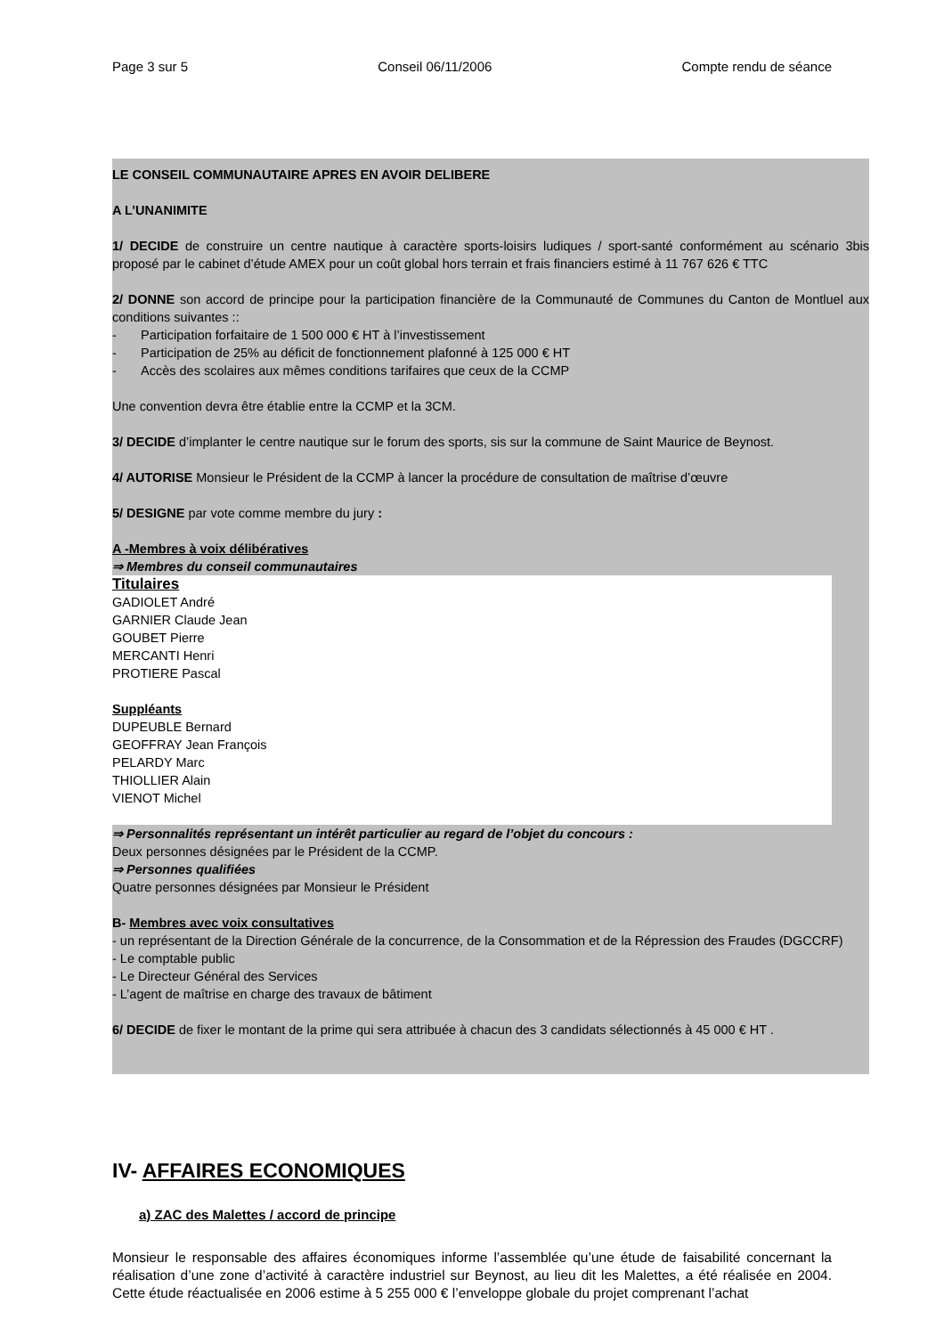Page 3 sur 5 Conseil 06/11/2006 Compte rendu de séance
LE CONSEIL COMMUNAUTAIRE APRES EN AVOIR DELIBERE
A L’UNANIMITE
1/ DECIDE de construire un centre nautique à caractère sports-loisirs ludiques / sport-santé conformément au scénario 3bis proposé par le cabinet d’étude AMEX pour un coût global hors terrain et frais financiers estimé à 11 767 626 € TTC
2/ DONNE son accord de principe pour la participation financière de la Communauté de Communes du Canton de Montluel aux conditions suivantes ::
- Participation forfaitaire de 1 500 000 € HT à l’investissement
- Participation de 25% au déficit de fonctionnement plafonné à 125 000 € HT
- Accès des scolaires aux mêmes conditions tarifaires que ceux de la CCMP
Une convention devra être établie entre la CCMP et la 3CM.
3/ DECIDE d’implanter le centre nautique sur le forum des sports, sis sur la commune de Saint Maurice de Beynost.
4/ AUTORISE Monsieur le Président de la CCMP à lancer la procédure de consultation de maîtrise d’œuvre
5/ DESIGNE par vote comme membre du jury :
A -Membres à voix délibératives
⇒ Membres du conseil communautaires
Titulaires
GADIOLET André
GARNIER Claude Jean
GOUBET Pierre
MERCANTI Henri
PROTIERE Pascal
Suppléants
DUPEUBLE Bernard
GEOFFRAY Jean François
PELARDY Marc
THIOLLIER Alain
VIENOT Michel
⇒ Personnalités représentant un intérêt particulier au regard de l’objet du concours :
Deux personnes désignées par le Président de la CCMP.
⇒ Personnes qualifiées
Quatre personnes désignées par Monsieur le Président
B- Membres avec voix consultatives
- un représentant de la Direction Générale de la concurrence, de la Consommation et de la Répression des Fraudes (DGCCRF)
- Le comptable public
- Le Directeur Général des Services
- L’agent de maîtrise en charge des travaux de bâtiment
6/ DECIDE de fixer le montant de la prime qui sera attribuée à chacun des 3 candidats sélectionnés à 45 000 € HT .
IV- AFFAIRES ECONOMIQUES
a) ZAC des Malettes / accord de principe
Monsieur le responsable des affaires économiques informe l’assemblée qu’une étude de faisabilité concernant la réalisation d’une zone d’activité à caractère industriel sur Beynost, au lieu dit les Malettes, a été réalisée en 2004. Cette étude réactualisée en 2006 estime à 5 255 000 € l’enveloppe globale du projet comprenant l’achat